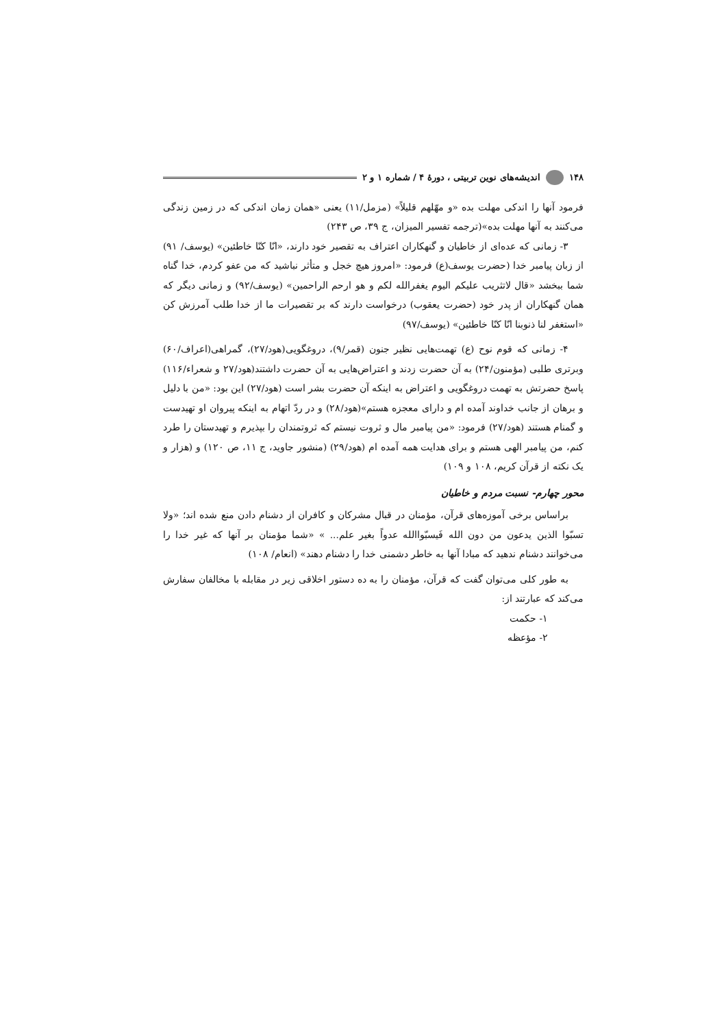۱۴۸ اندیشه‌های نوین تربیتی ، دورهٔ ۴ / شماره ۱ و ۲
فرمود آنها را اندکی مهلت بده «و مهّلهم قلیلاً» (مزمل/۱۱) یعنی «همان زمان اندکی که در زمین زندگی می‌کنند به آنها مهلت بده»(ترجمه تفسیر المیزان، ج ۳۹، ص ۲۴۳)
۳- زمانی که عده‌ای از خاطیان و گنهکاران اعتراف به تقصیر خود دارند، «انّا کنّا خاطئین» (یوسف/ ۹۱) از زبان پیامبر خدا (حضرت یوسف(ع) فرمود: «امروز هیچ خجل و متأثر نباشید که من عفو کردم، خدا گناه شما ببخشد «قال لاتثریب علیکم الیوم یغفرالله لکم و هو ارحم الراحمین» (یوسف/۹۲) و زمانی دیگر که همان گنهکاران از پدر خود (حضرت یعقوب) درخواست دارند که بر تقصیرات ما از خدا طلب آمرزش کن «استغفر لنا ذنوبنا انّا کنّا خاطئین» (یوسف/۹۷)
۴- زمانی که قوم نوح (ع) تهمت‌هایی نظیر جنون (قمر/۹)، دروغگویی(هود/۲۷)، گمراهی(اعراف/۶۰) وبرتری طلبی (مؤمنون/۲۴) به آن حضرت زدند و اعتراض‌هایی به آن حضرت داشتند(هود/۲۷ و شعراء/۱۱۶) پاسخ حضرتش به تهمت دروغگویی و اعتراض به اینکه آن حضرت بشر است (هود/۲۷) این بود: «من با دلیل و برهان از جانب خداوند آمده ام و دارای معجزه هستم»(هود/۲۸) و در ردّ اتهام به اینکه پیروان او تهیدست و گمنام هستند (هود/۲۷) فرمود: «من پیامبر مال و ثروت نیستم که ثروتمندان را بپذیرم و تهیدستان را طرد کنم، من پیامبر الهی هستم و برای هدایت همه آمده ام (هود/۲۹) (منشور جاوید، ج ۱۱، ص ۱۲۰) و (هزار و یک نکته از قرآن کریم، ۱۰۸ و ۱۰۹)
محور چهارم- نسبت مردم و خاطیان
براساس برخی آموزه‌های قرآن، مؤمنان در قبال مشرکان و کافران از دشنام دادن منع شده اند؛ «ولا تسبّوا الذین یدعون من دون الله فَیسبّواالله عدواً بغیر علم... » «شما مؤمنان بر آنها که غیر خدا را می‌خوانند دشنام ندهید که مبادا آنها به خاطر دشمنی خدا را دشنام دهند» (انعام/ ۱۰۸)
به طور کلی می‌توان گفت که قرآن، مؤمنان را به ده دستور اخلاقی زیر در مقابله با مخالفان سفارش می‌کند که عبارتند از:
۱- حکمت
۲- مؤعظه